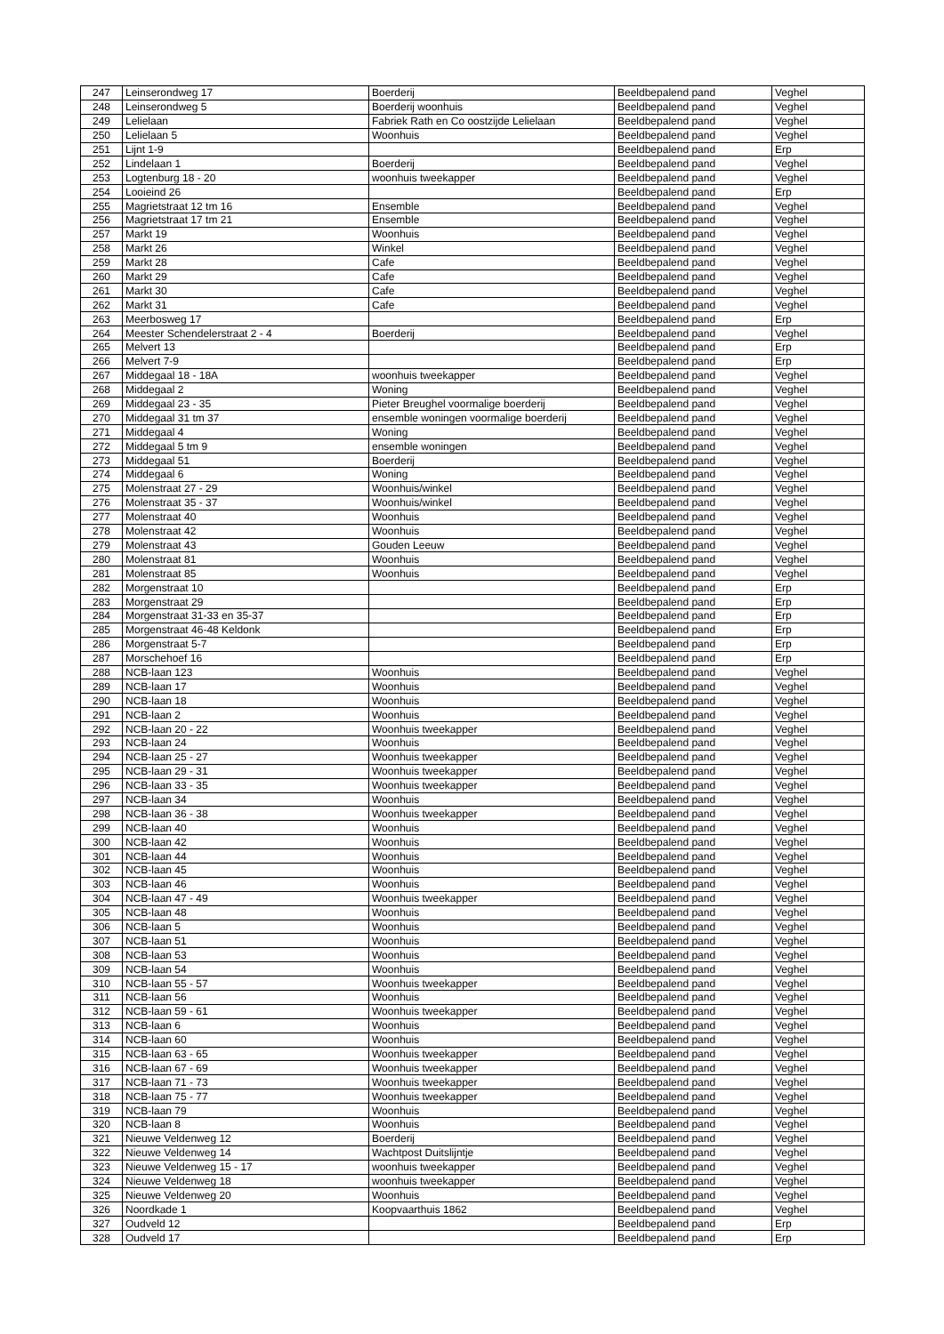| 247 | Leinserondweg 17 | Boerderij | Beeldbepalend pand | Veghel |
| 248 | Leinserondweg 5 | Boerderij woonhuis | Beeldbepalend pand | Veghel |
| 249 | Lelielaan | Fabriek Rath en Co oostzijde Lelielaan | Beeldbepalend pand | Veghel |
| 250 | Lelielaan 5 | Woonhuis | Beeldbepalend pand | Veghel |
| 251 | Lijnt 1-9 | | Beeldbepalend pand | Erp |
| 252 | Lindelaan 1 | Boerderij | Beeldbepalend pand | Veghel |
| 253 | Logtenburg 18 - 20 | woonhuis tweekapper | Beeldbepalend pand | Veghel |
| 254 | Looieind 26 | | Beeldbepalend pand | Erp |
| 255 | Magrietstraat 12 tm 16 | Ensemble | Beeldbepalend pand | Veghel |
| 256 | Magrietstraat 17 tm 21 | Ensemble | Beeldbepalend pand | Veghel |
| 257 | Markt 19 | Woonhuis | Beeldbepalend pand | Veghel |
| 258 | Markt 26 | Winkel | Beeldbepalend pand | Veghel |
| 259 | Markt 28 | Cafe | Beeldbepalend pand | Veghel |
| 260 | Markt 29 | Cafe | Beeldbepalend pand | Veghel |
| 261 | Markt 30 | Cafe | Beeldbepalend pand | Veghel |
| 262 | Markt 31 | Cafe | Beeldbepalend pand | Veghel |
| 263 | Meerbosweg 17 | | Beeldbepalend pand | Erp |
| 264 | Meester Schendelerstraat 2 - 4 | Boerderij | Beeldbepalend pand | Veghel |
| 265 | Melvert 13 | | Beeldbepalend pand | Erp |
| 266 | Melvert 7-9 | | Beeldbepalend pand | Erp |
| 267 | Middegaal 18 - 18A | woonhuis tweekapper | Beeldbepalend pand | Veghel |
| 268 | Middegaal 2 | Woning | Beeldbepalend pand | Veghel |
| 269 | Middegaal 23 - 35 | Pieter Breughel voormalige boerderij | Beeldbepalend pand | Veghel |
| 270 | Middegaal 31 tm 37 | ensemble woningen voormalige boerderij | Beeldbepalend pand | Veghel |
| 271 | Middegaal 4 | Woning | Beeldbepalend pand | Veghel |
| 272 | Middegaal 5 tm 9 | ensemble woningen | Beeldbepalend pand | Veghel |
| 273 | Middegaal 51 | Boerderij | Beeldbepalend pand | Veghel |
| 274 | Middegaal 6 | Woning | Beeldbepalend pand | Veghel |
| 275 | Molenstraat 27 - 29 | Woonhuis/winkel | Beeldbepalend pand | Veghel |
| 276 | Molenstraat 35 - 37 | Woonhuis/winkel | Beeldbepalend pand | Veghel |
| 277 | Molenstraat 40 | Woonhuis | Beeldbepalend pand | Veghel |
| 278 | Molenstraat 42 | Woonhuis | Beeldbepalend pand | Veghel |
| 279 | Molenstraat 43 | Gouden Leeuw | Beeldbepalend pand | Veghel |
| 280 | Molenstraat 81 | Woonhuis | Beeldbepalend pand | Veghel |
| 281 | Molenstraat 85 | Woonhuis | Beeldbepalend pand | Veghel |
| 282 | Morgenstraat 10 | | Beeldbepalend pand | Erp |
| 283 | Morgenstraat 29 | | Beeldbepalend pand | Erp |
| 284 | Morgenstraat 31-33 en 35-37 | | Beeldbepalend pand | Erp |
| 285 | Morgenstraat 46-48 Keldonk | | Beeldbepalend pand | Erp |
| 286 | Morgenstraat 5-7 | | Beeldbepalend pand | Erp |
| 287 | Morschehoef 16 | | Beeldbepalend pand | Erp |
| 288 | NCB-laan 123 | Woonhuis | Beeldbepalend pand | Veghel |
| 289 | NCB-laan 17 | Woonhuis | Beeldbepalend pand | Veghel |
| 290 | NCB-laan 18 | Woonhuis | Beeldbepalend pand | Veghel |
| 291 | NCB-laan 2 | Woonhuis | Beeldbepalend pand | Veghel |
| 292 | NCB-laan 20 - 22 | Woonhuis tweekapper | Beeldbepalend pand | Veghel |
| 293 | NCB-laan 24 | Woonhuis | Beeldbepalend pand | Veghel |
| 294 | NCB-laan 25 - 27 | Woonhuis tweekapper | Beeldbepalend pand | Veghel |
| 295 | NCB-laan 29 - 31 | Woonhuis tweekapper | Beeldbepalend pand | Veghel |
| 296 | NCB-laan 33 - 35 | Woonhuis tweekapper | Beeldbepalend pand | Veghel |
| 297 | NCB-laan 34 | Woonhuis | Beeldbepalend pand | Veghel |
| 298 | NCB-laan 36 - 38 | Woonhuis tweekapper | Beeldbepalend pand | Veghel |
| 299 | NCB-laan 40 | Woonhuis | Beeldbepalend pand | Veghel |
| 300 | NCB-laan 42 | Woonhuis | Beeldbepalend pand | Veghel |
| 301 | NCB-laan 44 | Woonhuis | Beeldbepalend pand | Veghel |
| 302 | NCB-laan 45 | Woonhuis | Beeldbepalend pand | Veghel |
| 303 | NCB-laan 46 | Woonhuis | Beeldbepalend pand | Veghel |
| 304 | NCB-laan 47 - 49 | Woonhuis tweekapper | Beeldbepalend pand | Veghel |
| 305 | NCB-laan 48 | Woonhuis | Beeldbepalend pand | Veghel |
| 306 | NCB-laan 5 | Woonhuis | Beeldbepalend pand | Veghel |
| 307 | NCB-laan 51 | Woonhuis | Beeldbepalend pand | Veghel |
| 308 | NCB-laan 53 | Woonhuis | Beeldbepalend pand | Veghel |
| 309 | NCB-laan 54 | Woonhuis | Beeldbepalend pand | Veghel |
| 310 | NCB-laan 55 - 57 | Woonhuis tweekapper | Beeldbepalend pand | Veghel |
| 311 | NCB-laan 56 | Woonhuis | Beeldbepalend pand | Veghel |
| 312 | NCB-laan 59 - 61 | Woonhuis tweekapper | Beeldbepalend pand | Veghel |
| 313 | NCB-laan 6 | Woonhuis | Beeldbepalend pand | Veghel |
| 314 | NCB-laan 60 | Woonhuis | Beeldbepalend pand | Veghel |
| 315 | NCB-laan 63 - 65 | Woonhuis tweekapper | Beeldbepalend pand | Veghel |
| 316 | NCB-laan 67 - 69 | Woonhuis tweekapper | Beeldbepalend pand | Veghel |
| 317 | NCB-laan 71 - 73 | Woonhuis tweekapper | Beeldbepalend pand | Veghel |
| 318 | NCB-laan 75 - 77 | Woonhuis tweekapper | Beeldbepalend pand | Veghel |
| 319 | NCB-laan 79 | Woonhuis | Beeldbepalend pand | Veghel |
| 320 | NCB-laan 8 | Woonhuis | Beeldbepalend pand | Veghel |
| 321 | Nieuwe Veldenweg 12 | Boerderij | Beeldbepalend pand | Veghel |
| 322 | Nieuwe Veldenweg 14 | Wachtpost Duitslijntje | Beeldbepalend pand | Veghel |
| 323 | Nieuwe Veldenweg 15 - 17 | woonhuis tweekapper | Beeldbepalend pand | Veghel |
| 324 | Nieuwe Veldenweg 18 | woonhuis tweekapper | Beeldbepalend pand | Veghel |
| 325 | Nieuwe Veldenweg 20 | Woonhuis | Beeldbepalend pand | Veghel |
| 326 | Noordkade 1 | Koopvaarthuis 1862 | Beeldbepalend pand | Veghel |
| 327 | Oudveld 12 | | Beeldbepalend pand | Erp |
| 328 | Oudveld 17 | | Beeldbepalend pand | Erp |